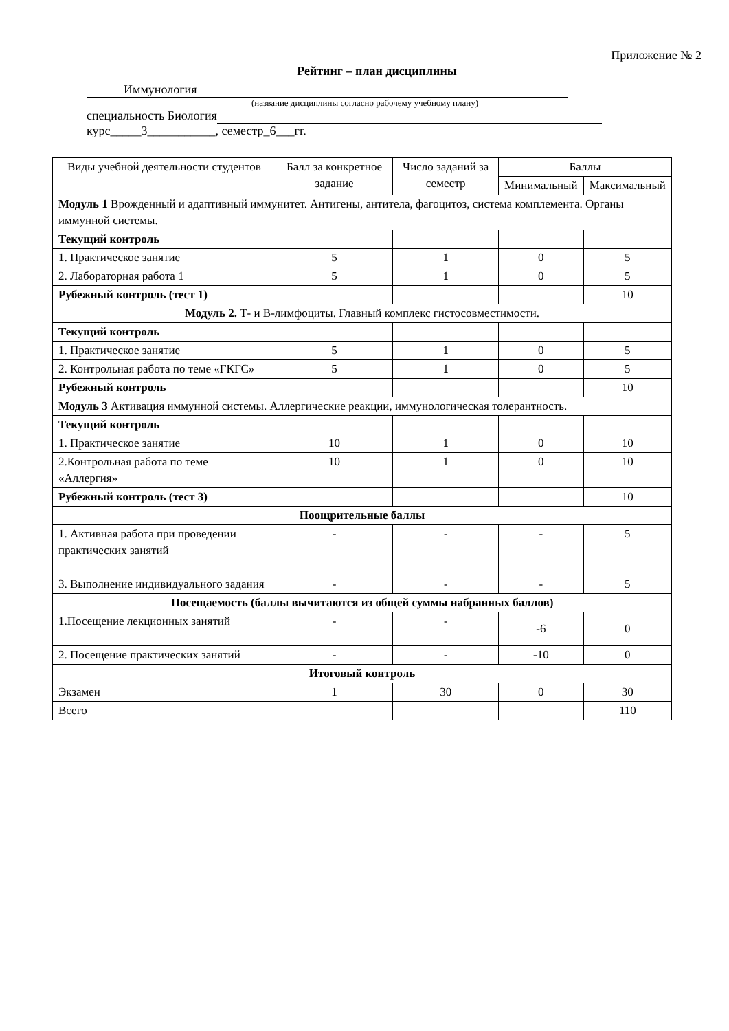Приложение № 2
Рейтинг – план дисциплины
Иммунология
(название дисциплины согласно рабочему учебному плану)
специальность Биология
курс_____3___________, семестр_6___гг.
| Виды учебной деятельности студентов | Балл за конкретное задание | Число заданий за семестр | Баллы | |
| --- | --- | --- | --- | --- |
| | | | Минимальный | Максимальный |
| Модуль 1 Врожденный и адаптивный иммунитет. Антигены, антитела, фагоцитоз, система комплемента. Органы иммунной системы. | | | | |
| Текущий контроль | | | | |
| 1. Практическое занятие | 5 | 1 | 0 | 5 |
| 2. Лабораторная работа 1 | 5 | 1 | 0 | 5 |
| Рубежный контроль (тест 1) | | | | 10 |
| Модуль 2. Т- и В-лимфоциты. Главный комплекс гистосовместимости. | | | | |
| Текущий контроль | | | | |
| 1. Практическое занятие | 5 | 1 | 0 | 5 |
| 2. Контрольная работа по теме «ГКГС» | 5 | 1 | 0 | 5 |
| Рубежный контроль | | | | 10 |
| Модуль 3 Активация иммунной системы. Аллергические реакции, иммунологическая толерантность. | | | | |
| Текущий контроль | | | | |
| 1. Практическое занятие | 10 | 1 | 0 | 10 |
| 2.Контрольная работа по теме «Аллергия» | 10 | 1 | 0 | 10 |
| Рубежный контроль (тест 3) | | | | 10 |
| Поощрительные баллы | | | | |
| 1. Активная работа при проведении практических занятий | - | - | - | 5 |
| 3. Выполнение индивидуального задания | - | - | - | 5 |
| Посещаемость (баллы вычитаются из общей суммы набранных баллов) | | | | |
| 1.Посещение лекционных занятий | - | - | -6 | 0 |
| 2. Посещение практических занятий | - | - | -10 | 0 |
| Итоговый контроль | | | | |
| Экзамен | 1 | 30 | 0 | 30 |
| Всего | | | | 110 |